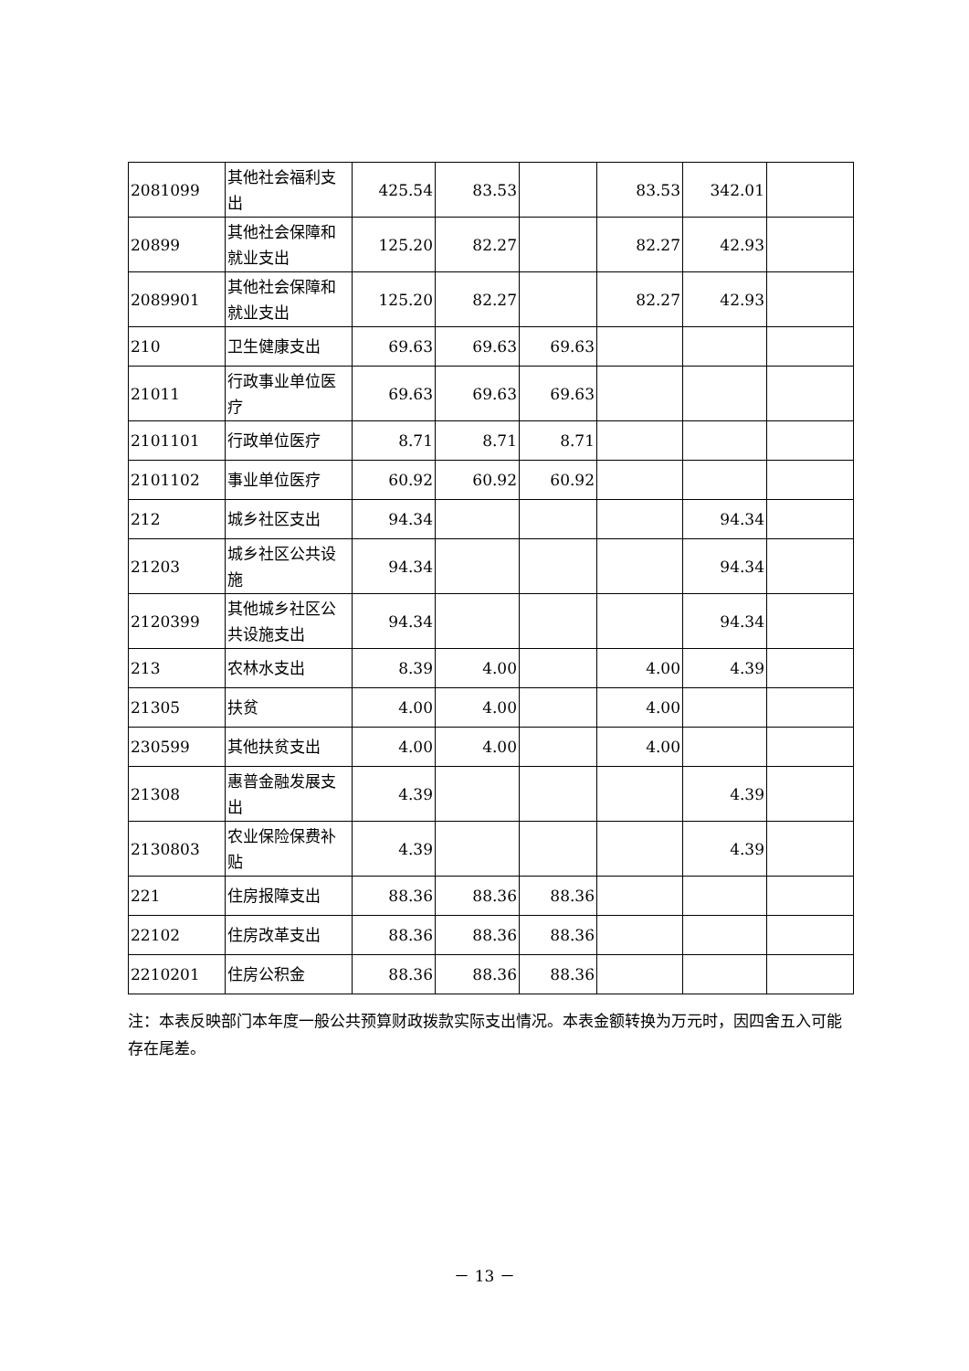| 2081099 | 其他社会福利支出 | 425.54 | 83.53 | | 83.53 | 342.01 | |
| 20899 | 其他社会保障和就业支出 | 125.20 | 82.27 | | 82.27 | 42.93 | |
| 2089901 | 其他社会保障和就业支出 | 125.20 | 82.27 | | 82.27 | 42.93 | |
| 210 | 卫生健康支出 | 69.63 | 69.63 | 69.63 | | | |
| 21011 | 行政事业单位医疗 | 69.63 | 69.63 | 69.63 | | | |
| 2101101 | 行政单位医疗 | 8.71 | 8.71 | 8.71 | | | |
| 2101102 | 事业单位医疗 | 60.92 | 60.92 | 60.92 | | | |
| 212 | 城乡社区支出 | 94.34 | | | | 94.34 | |
| 21203 | 城乡社区公共设施 | 94.34 | | | | 94.34 | |
| 2120399 | 其他城乡社区公共设施支出 | 94.34 | | | | 94.34 | |
| 213 | 农林水支出 | 8.39 | 4.00 | | 4.00 | 4.39 | |
| 21305 | 扶贫 | 4.00 | 4.00 | | 4.00 | | |
| 230599 | 其他扶贫支出 | 4.00 | 4.00 | | 4.00 | | |
| 21308 | 惠普金融发展支出 | 4.39 | | | | 4.39 | |
| 2130803 | 农业保险保费补贴 | 4.39 | | | | 4.39 | |
| 221 | 住房报障支出 | 88.36 | 88.36 | 88.36 | | | |
| 22102 | 住房改革支出 | 88.36 | 88.36 | 88.36 | | | |
| 2210201 | 住房公积金 | 88.36 | 88.36 | 88.36 | | | |
注：本表反映部门本年度一般公共预算财政拨款实际支出情况。本表金额转换为万元时，因四舍五入可能存在尾差。
－ 13 －